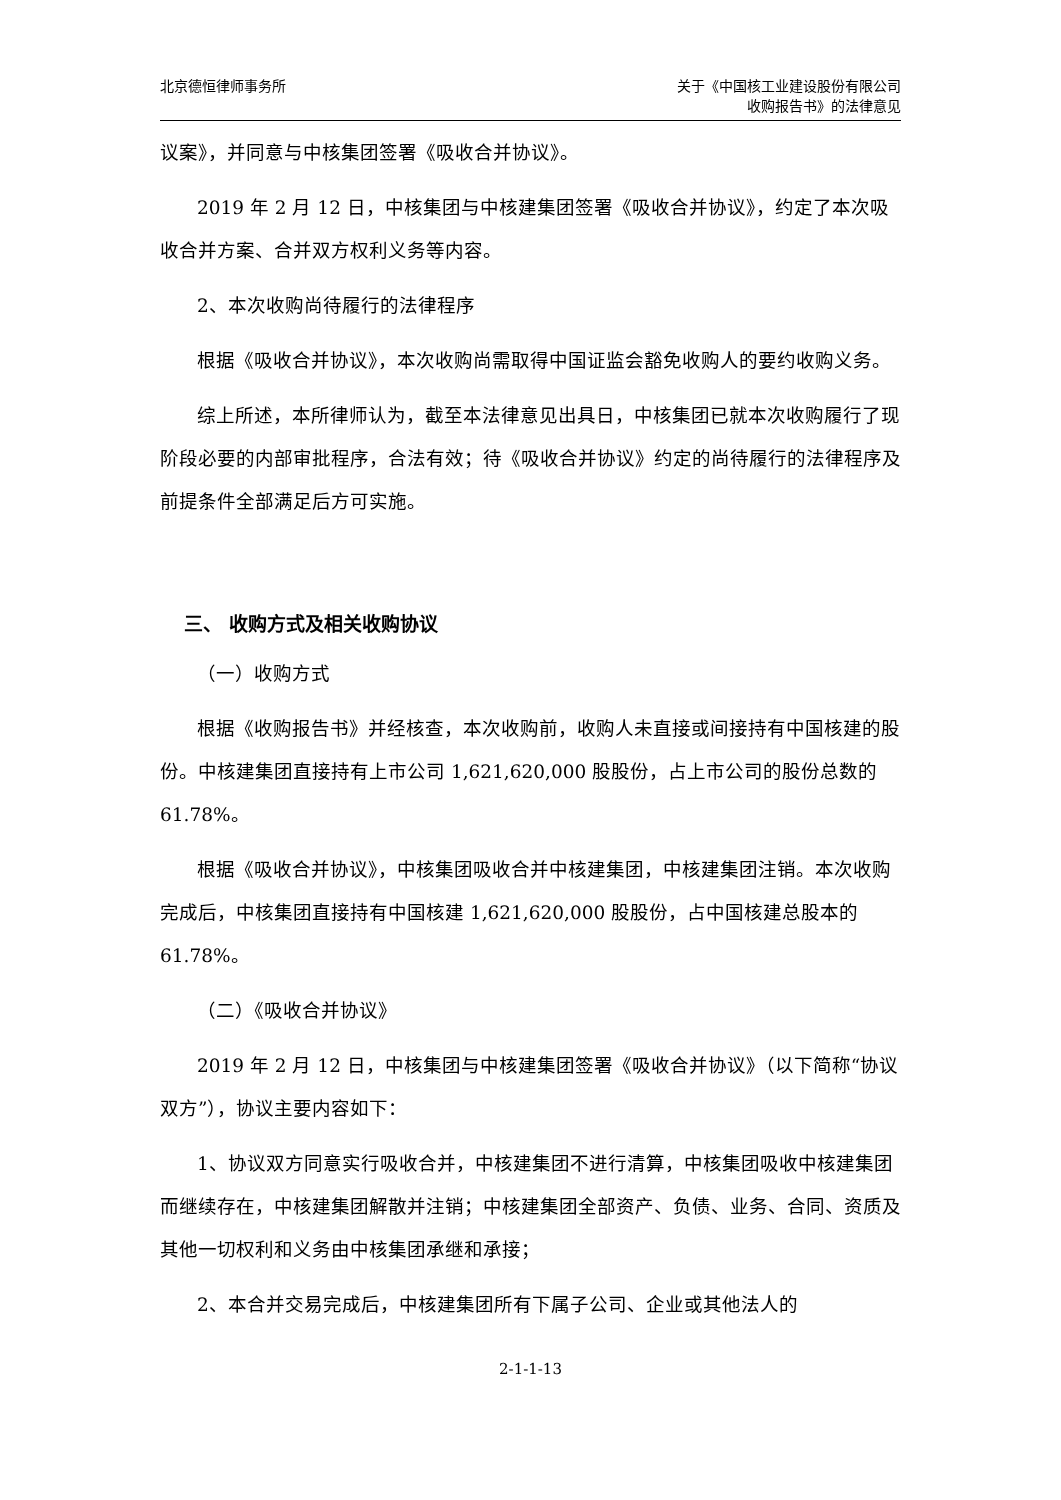北京德恒律师事务所 关于《中国核工业建设股份有限公司
收购报告书》的法律意见
议案》，并同意与中核集团签署《吸收合并协议》。
2019 年 2 月 12 日，中核集团与中核建集团签署《吸收合并协议》，约定了本次吸收合并方案、合并双方权利义务等内容。
2、本次收购尚待履行的法律程序
根据《吸收合并协议》，本次收购尚需取得中国证监会豁免收购人的要约收购义务。
综上所述，本所律师认为，截至本法律意见出具日，中核集团已就本次收购履行了现阶段必要的内部审批程序，合法有效；待《吸收合并协议》约定的尚待履行的法律程序及前提条件全部满足后方可实施。
三、 收购方式及相关收购协议
（一）收购方式
根据《收购报告书》并经核查，本次收购前，收购人未直接或间接持有中国核建的股份。中核建集团直接持有上市公司 1,621,620,000 股股份，占上市公司的股份总数的 61.78%。
根据《吸收合并协议》，中核集团吸收合并中核建集团，中核建集团注销。本次收购完成后，中核集团直接持有中国核建 1,621,620,000 股股份，占中国核建总股本的 61.78%。
（二）《吸收合并协议》
2019 年 2 月 12 日，中核集团与中核建集团签署《吸收合并协议》（以下简称“协议双方”），协议主要内容如下：
1、协议双方同意实行吸收合并，中核建集团不进行清算，中核集团吸收中核建集团而继续存在，中核建集团解散并注销；中核建集团全部资产、负债、业务、合同、资质及其他一切权利和义务由中核集团承继和承接；
2、本合并交易完成后，中核建集团所有下属子公司、企业或其他法人的
2-1-1-13